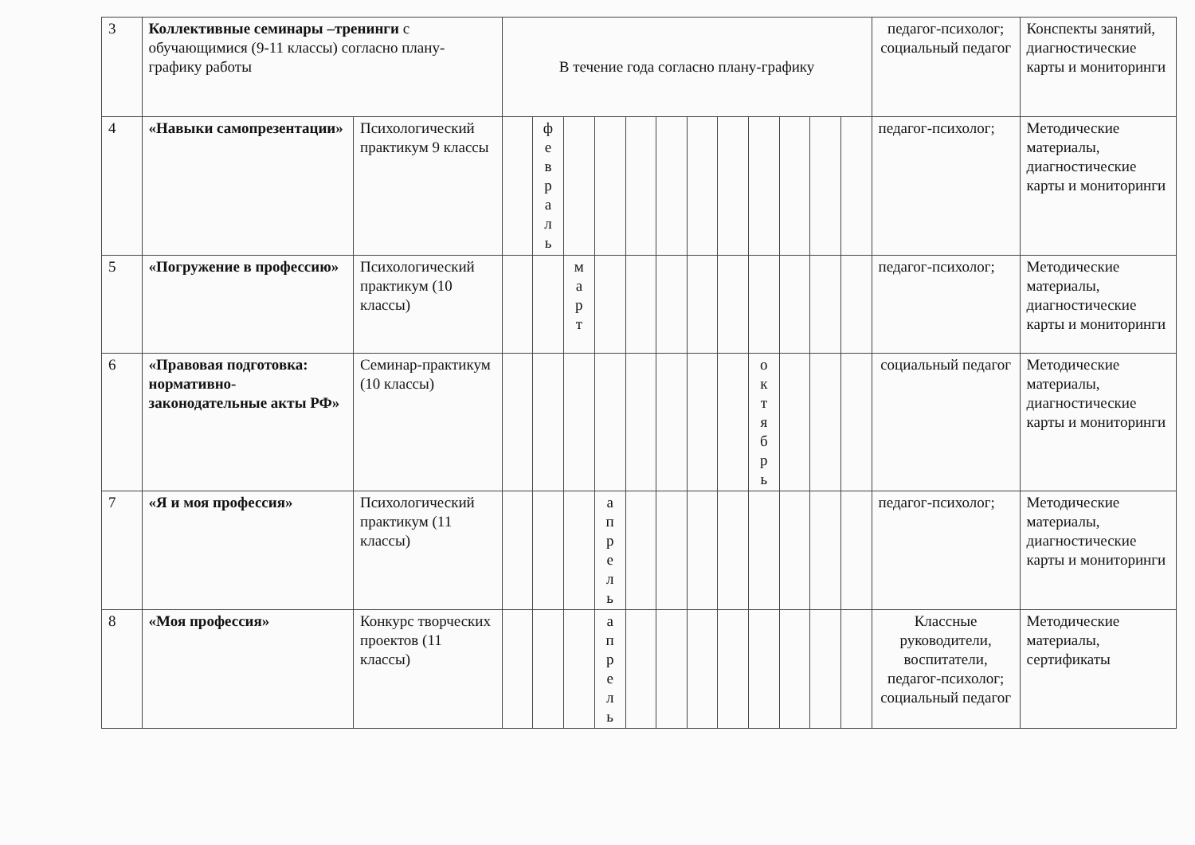| 3 | Коллективные семинары –тренинги с обучающимися (9-11 классы) согласно плану-графику работы | | В течение года согласно плану-графику | | | | | | | | | | | | педагог-психолог; социальный педагог | Конспекты занятий, диагностические карты и мониторинги |
| 4 | «Навыки самопрезентации» | Психологический практикум 9 классы | | ф е в р а л ь | | | | | | | | | | | педагог-психолог; | Методические материалы, диагностические карты и мониторинги |
| 5 | «Погружение в профессию» | Психологический практикум (10 классы) | | | м а р т | | | | | | | | | | педагог-психолог; | Методические материалы, диагностические карты и мониторинги |
| 6 | «Правовая подготовка: нормативно-законодательные акты РФ» | Семинар-практикум (10 классы) | | | | | | | | | о к т я б р ь | | | | социальный педагог | Методические материалы, диагностические карты и мониторинги |
| 7 | «Я и моя профессия» | Психологический практикум (11 классы) | | | | а п р е л ь | | | | | | | | | педагог-психолог; | Методические материалы, диагностические карты и мониторинги |
| 8 | «Моя профессия» | Конкурс творческих проектов (11 классы) | | | | а п р е л ь | | | | | | | | | Классные руководители, воспитатели, педагог-психолог; социальный педагог | Методические материалы, сертификаты |